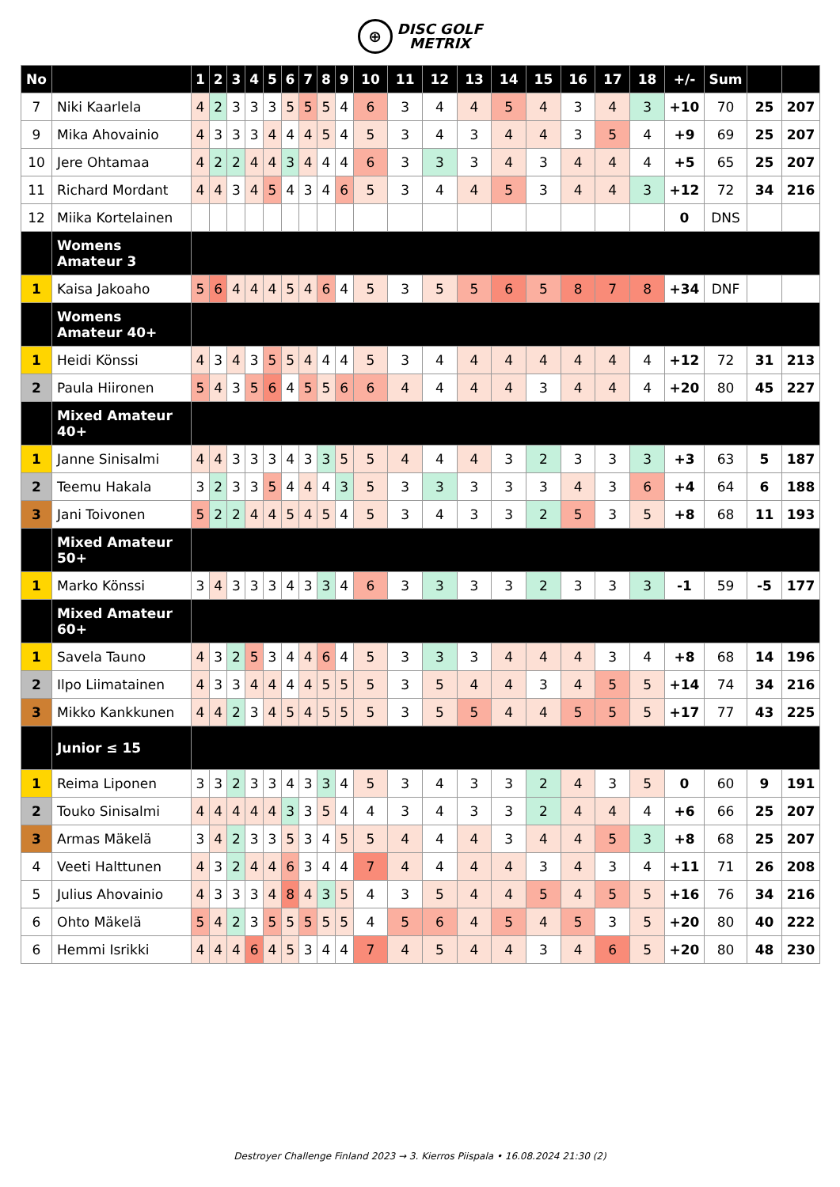⊕ DISC GOLF
METRIX
| No | | 1 | 2 | 3 | 4 | 5 | 6 | 7 | 8 | 9 | 10 | 11 | 12 | 13 | 14 | 15 | 16 | 17 | 18 | +/- | Sum | | |
| --- | --- | --- | --- | --- | --- | --- | --- | --- | --- | --- | --- | --- | --- | --- | --- | --- | --- | --- | --- | --- | --- | --- | --- |
| 7 | Niki Kaarlela | 4 | 2 | 3 | 3 | 3 | 5 | 5 | 5 | 4 | 6 | 3 | 4 | 4 | 5 | 4 | 3 | 4 | 3 | +10 | 70 | 25 | 207 |
| 9 | Mika Ahovainio | 4 | 3 | 3 | 3 | 4 | 4 | 4 | 5 | 4 | 5 | 3 | 4 | 3 | 4 | 4 | 3 | 5 | 4 | +9 | 69 | 25 | 207 |
| 10 | Jere Ohtamaa | 4 | 2 | 2 | 4 | 4 | 3 | 4 | 4 | 4 | 6 | 3 | 3 | 3 | 4 | 3 | 4 | 4 | 4 | +5 | 65 | 25 | 207 |
| 11 | Richard Mordant | 4 | 4 | 3 | 4 | 5 | 4 | 3 | 4 | 6 | 5 | 3 | 4 | 4 | 5 | 3 | 4 | 4 | 3 | +12 | 72 | 34 | 216 |
| 12 | Miika Kortelainen | | | | | | | | | | | | | | | | | | | 0 | DNS | | |
| | Womens Amateur 3 | | | | | | | | | | | | | | | | | | | | | | |
| 1 | Kaisa Jakoaho | 5 | 6 | 4 | 4 | 4 | 5 | 4 | 6 | 4 | 5 | 3 | 5 | 5 | 6 | 5 | 8 | 7 | 8 | +34 | DNF | | |
| | Womens Amateur 40+ | | | | | | | | | | | | | | | | | | | | | | |
| 1 | Heidi Könssi | 4 | 3 | 4 | 3 | 5 | 5 | 4 | 4 | 4 | 5 | 3 | 4 | 4 | 4 | 4 | 4 | 4 | 4 | +12 | 72 | 31 | 213 |
| 2 | Paula Hiironen | 5 | 4 | 3 | 5 | 6 | 4 | 5 | 5 | 6 | 6 | 4 | 4 | 4 | 4 | 3 | 4 | 4 | 4 | +20 | 80 | 45 | 227 |
| | Mixed Amateur 40+ | | | | | | | | | | | | | | | | | | | | | | |
| 1 | Janne Sinisalmi | 4 | 4 | 3 | 3 | 3 | 4 | 3 | 3 | 5 | 5 | 4 | 4 | 4 | 3 | 2 | 3 | 3 | 3 | +3 | 63 | 5 | 187 |
| 2 | Teemu Hakala | 3 | 2 | 3 | 3 | 5 | 4 | 4 | 4 | 3 | 5 | 3 | 3 | 3 | 3 | 3 | 4 | 3 | 6 | +4 | 64 | 6 | 188 |
| 3 | Jani Toivonen | 5 | 2 | 2 | 4 | 4 | 5 | 4 | 5 | 4 | 5 | 3 | 4 | 3 | 3 | 2 | 5 | 3 | 5 | +8 | 68 | 11 | 193 |
| | Mixed Amateur 50+ | | | | | | | | | | | | | | | | | | | | | | |
| 1 | Marko Könssi | 3 | 4 | 3 | 3 | 3 | 4 | 3 | 3 | 4 | 6 | 3 | 3 | 3 | 3 | 2 | 3 | 3 | 3 | -1 | 59 | -5 | 177 |
| | Mixed Amateur 60+ | | | | | | | | | | | | | | | | | | | | | | |
| 1 | Savela Tauno | 4 | 3 | 2 | 5 | 3 | 4 | 4 | 6 | 4 | 5 | 3 | 3 | 3 | 4 | 4 | 4 | 3 | 4 | +8 | 68 | 14 | 196 |
| 2 | Ilpo Liimatainen | 4 | 3 | 3 | 4 | 4 | 4 | 4 | 5 | 5 | 5 | 3 | 5 | 4 | 4 | 3 | 4 | 5 | 5 | +14 | 74 | 34 | 216 |
| 3 | Mikko Kankkunen | 4 | 4 | 2 | 3 | 4 | 5 | 4 | 5 | 5 | 5 | 3 | 5 | 5 | 4 | 4 | 5 | 5 | 5 | +17 | 77 | 43 | 225 |
| | Junior ≤ 15 | | | | | | | | | | | | | | | | | | | | | | |
| 1 | Reima Liponen | 3 | 3 | 2 | 3 | 3 | 4 | 3 | 3 | 4 | 5 | 3 | 4 | 3 | 3 | 2 | 4 | 3 | 5 | 0 | 60 | 9 | 191 |
| 2 | Touko Sinisalmi | 4 | 4 | 4 | 4 | 4 | 3 | 3 | 5 | 4 | 4 | 3 | 4 | 3 | 3 | 2 | 4 | 4 | 4 | +6 | 66 | 25 | 207 |
| 3 | Armas Mäkelä | 3 | 4 | 2 | 3 | 3 | 5 | 3 | 4 | 5 | 5 | 4 | 4 | 4 | 3 | 4 | 4 | 5 | 3 | +8 | 68 | 25 | 207 |
| 4 | Veeti Halttunen | 4 | 3 | 2 | 4 | 4 | 6 | 3 | 4 | 4 | 7 | 4 | 4 | 4 | 4 | 3 | 4 | 3 | 4 | +11 | 71 | 26 | 208 |
| 5 | Julius Ahovainio | 4 | 3 | 3 | 3 | 4 | 8 | 4 | 3 | 5 | 4 | 3 | 5 | 4 | 4 | 5 | 4 | 5 | 5 | +16 | 76 | 34 | 216 |
| 6 | Ohto Mäkelä | 5 | 4 | 2 | 3 | 5 | 5 | 5 | 5 | 5 | 4 | 5 | 6 | 4 | 5 | 4 | 5 | 3 | 5 | +20 | 80 | 40 | 222 |
| 6 | Hemmi Isrikki | 4 | 4 | 4 | 6 | 4 | 5 | 3 | 4 | 4 | 7 | 4 | 5 | 4 | 4 | 3 | 4 | 6 | 5 | +20 | 80 | 48 | 230 |
Destroyer Challenge Finland 2023 → 3. Kierros Piispala • 16.08.2024 21:30 (2)